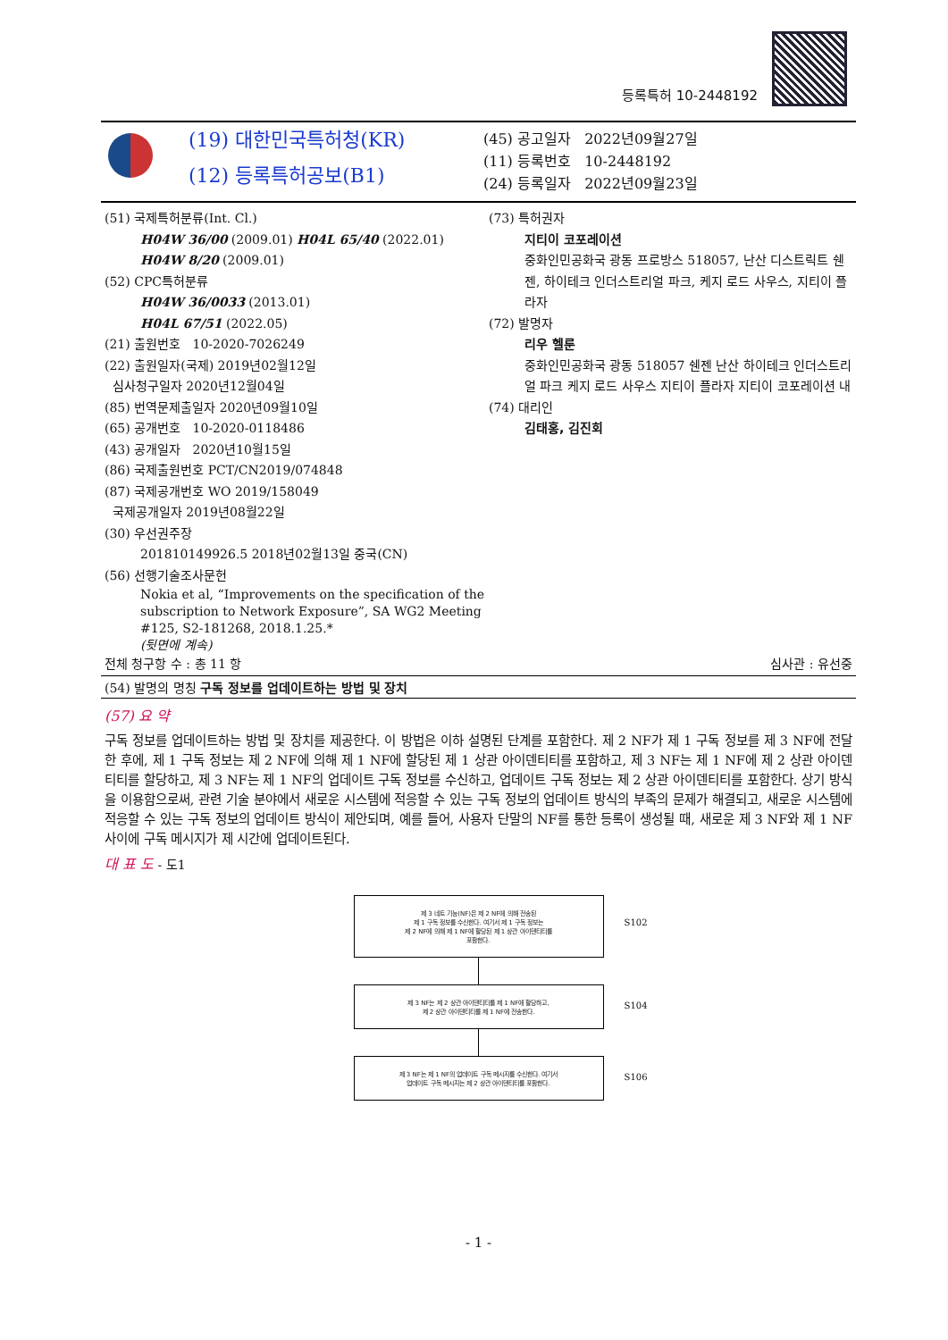등록특허 10-2448192
(19) 대한민국특허청(KR)
(12) 등록특허공보(B1)
(45) 공고일자 2022년09월27일
(11) 등록번호 10-2448192
(24) 등록일자 2022년09월23일
(51) 국제특허분류(Int. Cl.)
H04W 36/00 (2009.01) H04L 65/40 (2022.01)
H04W 8/20 (2009.01)
(52) CPC특허분류
H04W 36/0033 (2013.01)
H04L 67/51 (2022.05)
(21) 출원번호 10-2020-7026249
(22) 출원일자(국제) 2019년02월12일
심사청구일자 2020년12월04일
(85) 번역문제출일자 2020년09월10일
(65) 공개번호 10-2020-0118486
(43) 공개일자 2020년10월15일
(86) 국제출원번호 PCT/CN2019/074848
(87) 국제공개번호 WO 2019/158049
국제공개일자 2019년08월22일
(30) 우선권주장
201810149926.5 2018년02월13일 중국(CN)
(56) 선행기술조사문헌
Nokia et al, “Improvements on the specification of the subscription to Network Exposure”, SA WG2 Meeting #125, S2-181268, 2018.1.25.*
(뒷면에 계속)
(73) 특허권자
지티이 코포레이션
중화인민공화국 광동 프로방스 518057, 난산 디스트릭트 쉔젠, 하이테크 인더스트리얼 파크, 케지 로드 사우스, 지티이 플라자
(72) 발명자
리우 헬룬
중화인민공화국 광동 518057 쉔젠 난산 하이테크 인더스트리얼 파크 케지 로드 사우스 지티이 플라자 지티이 코포레이션 내
(74) 대리인
김태홍, 김진회
전체 청구항 수 : 총 11 항 심사관 : 유선중
(54) 발명의 명칭 구독 정보를 업데이트하는 방법 및 장치
(57) 요 약
구독 정보를 업데이트하는 방법 및 장치를 제공한다. 이 방법은 이하 설명된 단계를 포함한다. 제 2 NF가 제 1 구독 정보를 제 3 NF에 전달한 후에, 제 1 구독 정보는 제 2 NF에 의해 제 1 NF에 할당된 제 1 상관 아이덴티티를 포함하고, 제 3 NF는 제 1 NF에 제 2 상관 아이덴티티를 할당하고, 제 3 NF는 제 1 NF의 업데이트 구독 정보를 수신하고, 업데이트 구독 정보는 제 2 상관 아이덴티티를 포함한다. 상기 방식을 이용함으로써, 관련 기술 분야에서 새로운 시스템에 적응할 수 있는 구독 정보의 업데이트 방식의 부족의 문제가 해결되고, 새로운 시스템에 적응할 수 있는 구독 정보의 업데이트 방식이 제안되며, 예를 들어, 사용자 단말의 NF를 통한 등록이 생성될 때, 새로운 제 3 NF와 제 1 NF 사이에 구독 메시지가 제 시간에 업데이트된다.
대 표 도 - 도1
제 3 네트 기능(NF)은 제 2 NF에 의해 전송된
제 1 구독 정보를 수신한다. 여기서 제 1 구독 정보는
제 2 NF에 의해 제 1 NF에 할당된 제 1 상관 아이덴티티를
포함한다. S102
제 3 NF는 제 2 상관 아이덴티티를 제 1 NF에 할당하고,
제 2 상관 아이덴티티를 제 1 NF에 전송한다. S104
제 3 NF는 제 1 NF의 업데이트 구독 메시지를 수신한다. 여기서
업데이트 구독 메시지는 제 2 상관 아이덴티티를 포함한다. S106
- 1 -